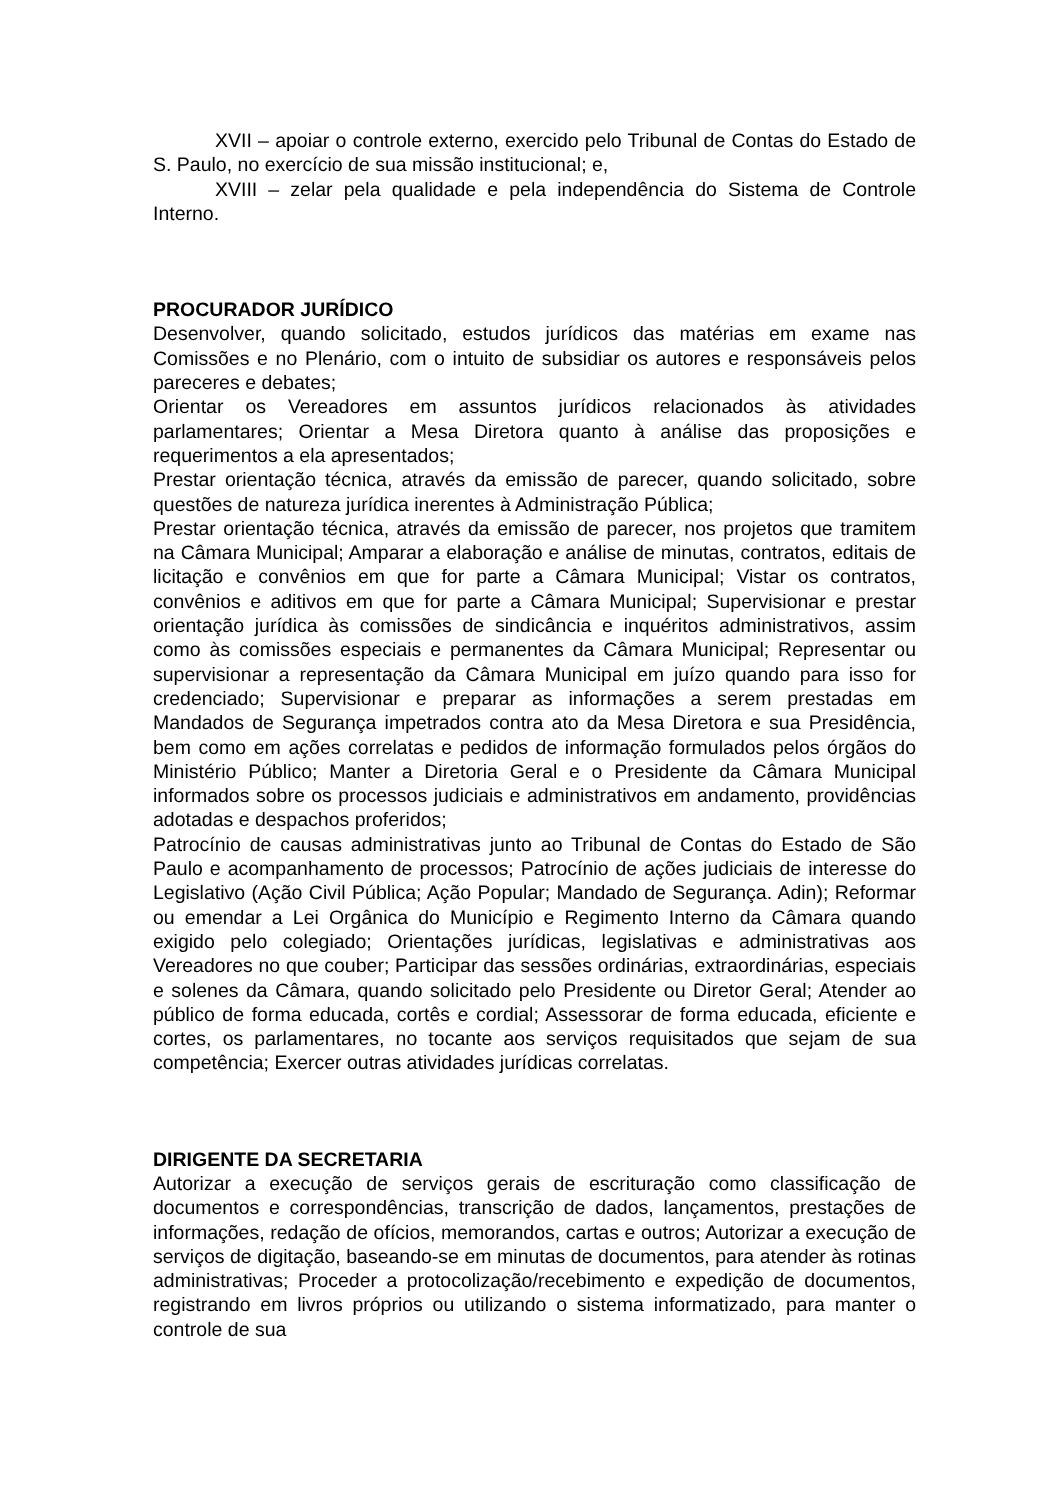XVII – apoiar o controle externo, exercido pelo Tribunal de Contas do Estado de S. Paulo, no exercício de sua missão institucional; e,
XVIII – zelar pela qualidade e pela independência do Sistema de Controle Interno.
PROCURADOR JURÍDICO
Desenvolver, quando solicitado, estudos jurídicos das matérias em exame nas Comissões e no Plenário, com o intuito de subsidiar os autores e responsáveis pelos pareceres e debates;
Orientar os Vereadores em assuntos jurídicos relacionados às atividades parlamentares; Orientar a Mesa Diretora quanto à análise das proposições e requerimentos a ela apresentados;
Prestar orientação técnica, através da emissão de parecer, quando solicitado, sobre questões de natureza jurídica inerentes à Administração Pública;
Prestar orientação técnica, através da emissão de parecer, nos projetos que tramitem na Câmara Municipal; Amparar a elaboração e análise de minutas, contratos, editais de licitação e convênios em que for parte a Câmara Municipal; Vistar os contratos, convênios e aditivos em que for parte a Câmara Municipal; Supervisionar e prestar orientação jurídica às comissões de sindicância e inquéritos administrativos, assim como às comissões especiais e permanentes da Câmara Municipal; Representar ou supervisionar a representação da Câmara Municipal em juízo quando para isso for credenciado; Supervisionar e preparar as informações a serem prestadas em Mandados de Segurança impetrados contra ato da Mesa Diretora e sua Presidência, bem como em ações correlatas e pedidos de informação formulados pelos órgãos do Ministério Público; Manter a Diretoria Geral e o Presidente da Câmara Municipal informados sobre os processos judiciais e administrativos em andamento, providências adotadas e despachos proferidos;
Patrocínio de causas administrativas junto ao Tribunal de Contas do Estado de São Paulo e acompanhamento de processos; Patrocínio de ações judiciais de interesse do Legislativo (Ação Civil Pública; Ação Popular; Mandado de Segurança. Adin); Reformar ou emendar a Lei Orgânica do Município e Regimento Interno da Câmara quando exigido pelo colegiado; Orientações jurídicas, legislativas e administrativas aos Vereadores no que couber; Participar das sessões ordinárias, extraordinárias, especiais e solenes da Câmara, quando solicitado pelo Presidente ou Diretor Geral; Atender ao público de forma educada, cortês e cordial; Assessorar de forma educada, eficiente e cortes, os parlamentares, no tocante aos serviços requisitados que sejam de sua competência; Exercer outras atividades jurídicas correlatas.
DIRIGENTE DA SECRETARIA
Autorizar a execução de serviços gerais de escrituração como classificação de documentos e correspondências, transcrição de dados, lançamentos, prestações de informações, redação de ofícios, memorandos, cartas e outros; Autorizar a execução de serviços de digitação, baseando-se em minutas de documentos, para atender às rotinas administrativas; Proceder a protocolização/recebimento e expedição de documentos, registrando em livros próprios ou utilizando o sistema informatizado, para manter o controle de sua